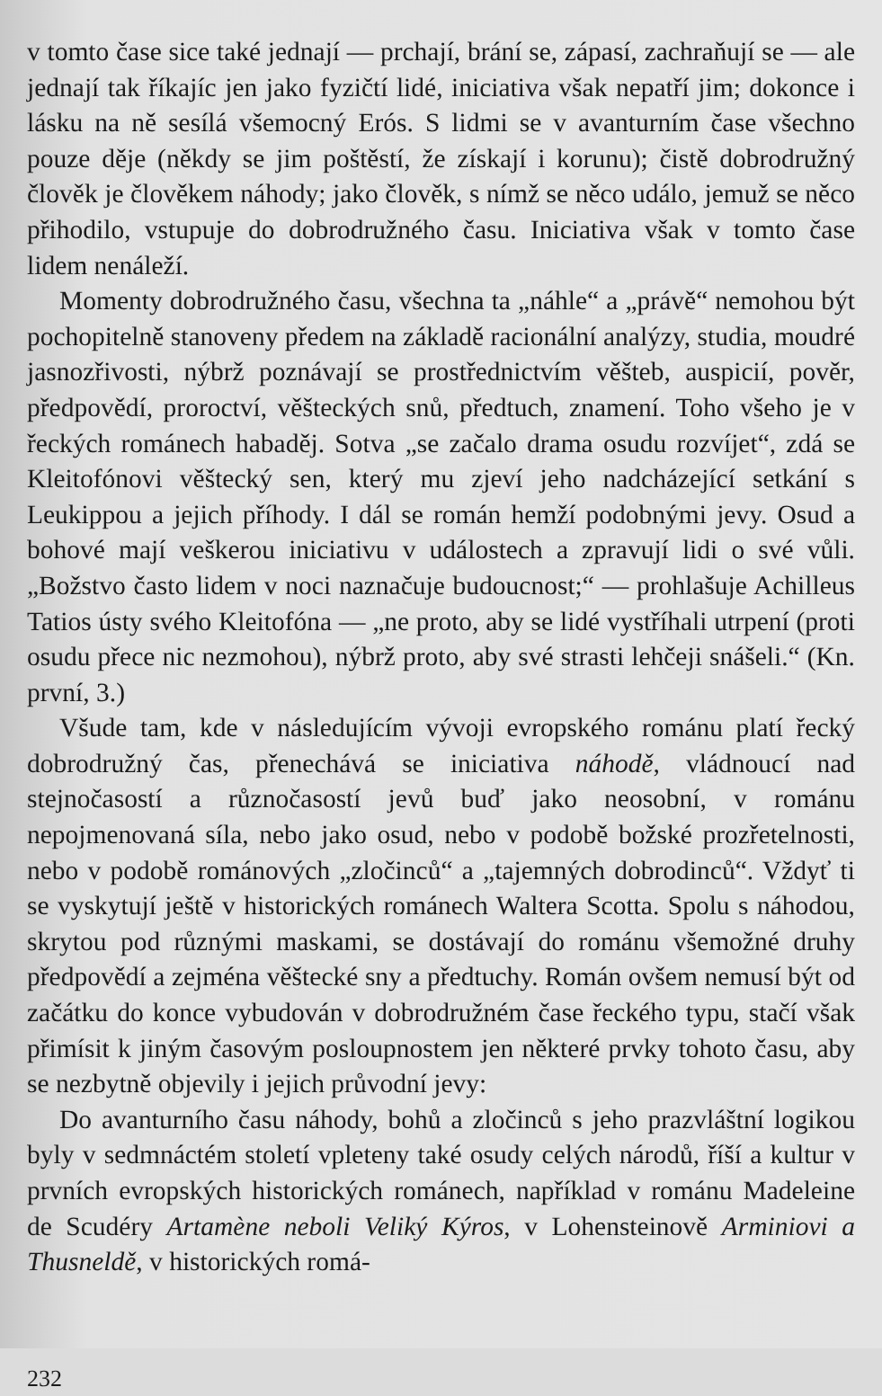v tomto čase sice také jednají — prchají, brání se, zápasí, zachraňují se — ale jednají tak říkajíc jen jako fyzičtí lidé, iniciativa však nepatří jim; dokonce i lásku na ně sesílá všemocný Erós. S lidmi se v avanturním čase všechno pouze děje (někdy se jim poštěstí, že získají i korunu); čistě dobrodružný člověk je člověkem náhody; jako člověk, s nímž se něco událo, jemuž se něco přihodilo, vstupuje do dobrodružného času. Iniciativa však v tomto čase lidem nenáleží.
Momenty dobrodružného času, všechna ta „náhle“ a „právě“ nemohou být pochopitelně stanoveny předem na základě racionální analýzy, studia, moudré jasnozřivosti, nýbrž poznávají se prostřednictvím věšteb, auspicií, pověr, předpovědí, proroctví, věšteckých snů, předtuch, znamení. Toho všeho je v řeckých románech habaděj. Sotva „se začalo drama osudu rozvíjet“, zdá se Kleitofónovi věštecký sen, který mu zjeví jeho nadcházející setkání s Leukippou a jejich příhody. I dál se román hemží podobnými jevy. Osud a bohové mají veškerou iniciativu v událostech a zpravují lidi o své vůli. „Božstvo často lidem v noci naznačuje budoucnost;“ — prohlašuje Achilleus Tatios ústy svého Kleitofóna — „ne proto, aby se lidé vystříhali utrpení (proti osudu přece nic nezmohou), nýbrž proto, aby své strasti lehčeji snášeli.“ (Kn. první, 3.)
Všude tam, kde v následujícím vývoji evropského románu platí řecký dobrodružný čas, přenechává se iniciativa náhodě, vládnoucí nad stejnočasostí a různočasostí jevů buď jako neosobní, v románu nepojmenovaná síla, nebo jako osud, nebo v podobě božské prozřetelnosti, nebo v podobě románových „zločinců“ a „tajemných dobrodinců“. Vždyť ti se vyskytují ještě v historických románech Waltera Scotta. Spolu s náhodou, skrytou pod různými maskami, se dostávají do románu všemožné druhy předpovědí a zejména věštecké sny a předtuchy. Román ovšem nemusí být od začátku do konce vybudován v dobrodružném čase řeckého typu, stačí však přimísit k jiným časovým posloupnostem jen některé prvky tohoto času, aby se nezbytně objevily i jejich průvodní jevy:
Do avanturního času náhody, bohů a zločinců s jeho prazvláštní logikou byly v sedmnáctém století vpleteny také osudy celých národů, říší a kultur v prvních evropských historických románech, například v románu Madeleine de Scudéry Artamène neboli Veliký Kýros, v Lohensteinově Arminiovi a Thusneldě, v historických romá-
232